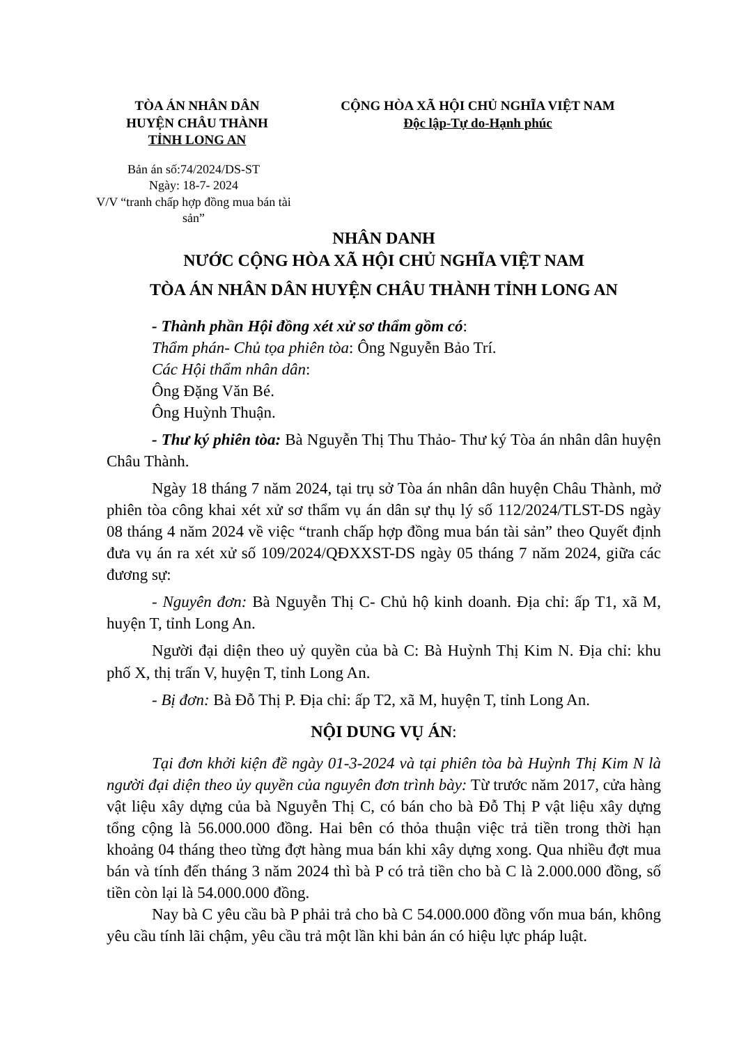TÒA ÁN NHÂN DÂN
HUYỆN CHÂU THÀNH
TỈNH LONG AN
CỘNG HÒA XÃ HỘI CHỦ NGHĨA VIỆT NAM
Độc lập-Tự do-Hạnh phúc
Bản án số:74/2024/DS-ST
Ngày: 18-7- 2024
V/V “tranh chấp hợp đồng mua bán tài sản”
NHÂN DANH
NƯỚC CỘNG HÒA XÃ HỘI CHỦ NGHĨA VIỆT NAM
TÒA ÁN NHÂN DÂN HUYỆN CHÂU THÀNH TỈNH LONG AN
- Thành phần Hội đồng xét xử sơ thẩm gồm có:
Thẩm phán- Chủ tọa phiên tòa: Ông Nguyễn Bảo Trí.
Các Hội thẩm nhân dân:
Ông Đặng Văn Bé.
Ông Huỳnh Thuận.
- Thư ký phiên tòa: Bà Nguyễn Thị Thu Thảo- Thư ký Tòa án nhân dân huyện Châu Thành.
Ngày 18 tháng 7 năm 2024, tại trụ sở Tòa án nhân dân huyện Châu Thành, mở phiên tòa công khai xét xử sơ thẩm vụ án dân sự thụ lý số 112/2024/TLST-DS ngày 08 tháng 4 năm 2024 về việc “tranh chấp hợp đồng mua bán tài sản” theo Quyết định đưa vụ án ra xét xử số 109/2024/QĐXXST-DS ngày 05 tháng 7 năm 2024, giữa các đương sự:
- Nguyên đơn: Bà Nguyễn Thị C- Chủ hộ kinh doanh. Địa chỉ: ấp T1, xã M, huyện T, tỉnh Long An.
Người đại diện theo uỷ quyền của bà C: Bà Huỳnh Thị Kim N. Địa chỉ: khu phố X, thị trấn V, huyện T, tỉnh Long An.
- Bị đơn: Bà Đỗ Thị P. Địa chỉ: ấp T2, xã M, huyện T, tỉnh Long An.
NỘI DUNG VỤ ÁN:
Tại đơn khởi kiện đề ngày 01-3-2024 và tại phiên tòa bà Huỳnh Thị Kim N là người đại diện theo ủy quyền của nguyên đơn trình bày: Từ trước năm 2017, cửa hàng vật liệu xây dựng của bà Nguyễn Thị C, có bán cho bà Đỗ Thị P vật liệu xây dựng tổng cộng là 56.000.000 đồng. Hai bên có thỏa thuận việc trả tiền trong thời hạn khoảng 04 tháng theo từng đợt hàng mua bán khi xây dựng xong. Qua nhiều đợt mua bán và tính đến tháng 3 năm 2024 thì bà P có trả tiền cho bà C là 2.000.000 đồng, số tiền còn lại là 54.000.000 đồng.
Nay bà C yêu cầu bà P phải trả cho bà C 54.000.000 đồng vốn mua bán, không yêu cầu tính lãi chậm, yêu cầu trả một lần khi bản án có hiệu lực pháp luật.